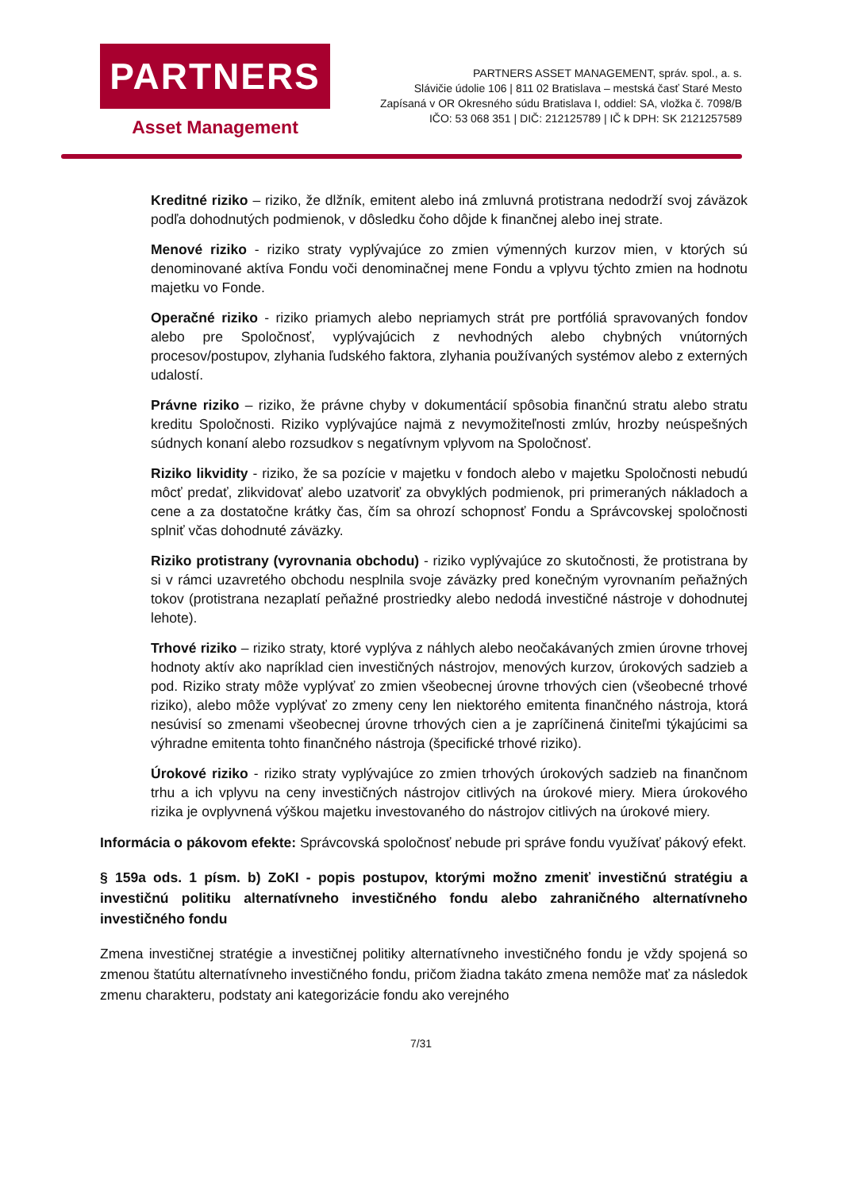PARTNERS
Asset Management
PARTNERS ASSET MANAGEMENT, správ. spol., a. s.
Slávičie údolie 106 | 811 02 Bratislava – mestská časť Staré Mesto
Zapísaná v OR Okresného súdu Bratislava I, oddiel: SA, vložka č. 7098/B
IČO: 53 068 351 | DIČ: 212125789 | IČ k DPH: SK 2121257589
Kreditné riziko – riziko, že dlžník, emitent alebo iná zmluvná protistrana nedodrží svoj záväzok podľa dohodnutých podmienok, v dôsledku čoho dôjde k finančnej alebo inej strate.
Menové riziko - riziko straty vyplývajúce zo zmien výmenných kurzov mien, v ktorých sú denominované aktíva Fondu voči denominačnej mene Fondu a vplyvu týchto zmien na hodnotu majetku vo Fonde.
Operačné riziko - riziko priamych alebo nepriamych strát pre portfóliá spravovaných fondov alebo pre Spoločnosť, vyplývajúcich z nevhodných alebo chybných vnútorných procesov/postupov, zlyhania ľudského faktora, zlyhania používaných systémov alebo z externých udalostí.
Právne riziko – riziko, že právne chyby v dokumentácií spôsobia finančnú stratu alebo stratu kreditu Spoločnosti. Riziko vyplývajúce najmä z nevymožiteľnosti zmlúv, hrozby neúspešných súdnych konaní alebo rozsudkov s negatívnym vplyvom na Spoločnosť.
Riziko likvidity - riziko, že sa pozície v majetku v fondoch alebo v majetku Spoločnosti nebudú môcť predať, zlikvidovať alebo uzatvoriť za obvyklých podmienok, pri primeraných nákladoch a cene a za dostatočne krátky čas, čím sa ohrozí schopnosť Fondu a Správcovskej spoločnosti splniť včas dohodnuté záväzky.
Riziko protistrany (vyrovnania obchodu) - riziko vyplývajúce zo skutočnosti, že protistrana by si v rámci uzavretého obchodu nesplnila svoje záväzky pred konečným vyrovnaním peňažných tokov (protistrana nezaplatí peňažné prostriedky alebo nedodá investičné nástroje v dohodnutej lehote).
Trhové riziko – riziko straty, ktoré vyplýva z náhlych alebo neočakávaných zmien úrovne trhovej hodnoty aktív ako napríklad cien investičných nástrojov, menových kurzov, úrokových sadzieb a pod. Riziko straty môže vyplývať zo zmien všeobecnej úrovne trhových cien (všeobecné trhové riziko), alebo môže vyplývať zo zmeny ceny len niektorého emitenta finančného nástroja, ktorá nesúvisí so zmenami všeobecnej úrovne trhových cien a je zapríčinená činiteľmi týkajúcimi sa výhradne emitenta tohto finančného nástroja (špecifické trhové riziko).
Úrokové riziko - riziko straty vyplývajúce zo zmien trhových úrokových sadzieb na finančnom trhu a ich vplyvu na ceny investičných nástrojov citlivých na úrokové miery. Miera úrokového rizika je ovplyvnená výškou majetku investovaného do nástrojov citlivých na úrokové miery.
Informácia o pákovom efekte: Správcovská spoločnosť nebude pri správe fondu využívať pákový efekt.
§ 159a ods. 1 písm. b) ZoKI - popis postupov, ktorými možno zmeniť investičnú stratégiu a investičnú politiku alternatívneho investičného fondu alebo zahraničného alternatívneho investičného fondu
Zmena investičnej stratégie a investičnej politiky alternatívneho investičného fondu je vždy spojená so zmenou štatútu alternatívneho investičného fondu, pričom žiadna takáto zmena nemôže mať za následok zmenu charakteru, podstaty ani kategorizácie fondu ako verejného
7/31